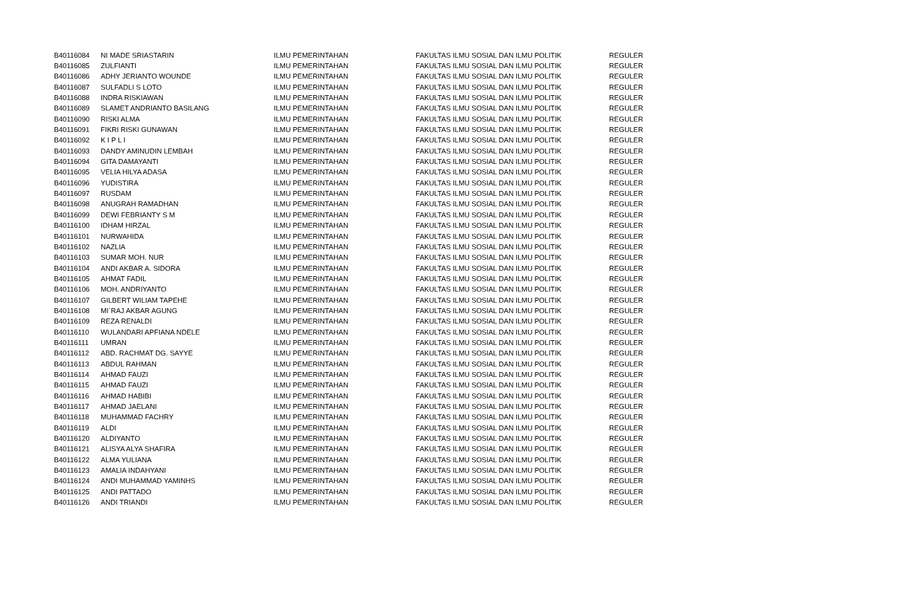| B40116084 | NI MADE SRIASTARIN | ILMU PEMERINTAHAN | FAKULTAS ILMU SOSIAL DAN ILMU POLITIK | REGULER |
| B40116085 | ZULFIANTI | ILMU PEMERINTAHAN | FAKULTAS ILMU SOSIAL DAN ILMU POLITIK | REGULER |
| B40116086 | ADHY JERIANTO WOUNDE | ILMU PEMERINTAHAN | FAKULTAS ILMU SOSIAL DAN ILMU POLITIK | REGULER |
| B40116087 | SULFADLI S LOTO | ILMU PEMERINTAHAN | FAKULTAS ILMU SOSIAL DAN ILMU POLITIK | REGULER |
| B40116088 | INDRA RISKIAWAN | ILMU PEMERINTAHAN | FAKULTAS ILMU SOSIAL DAN ILMU POLITIK | REGULER |
| B40116089 | SLAMET ANDRIANTO BASILANG | ILMU PEMERINTAHAN | FAKULTAS ILMU SOSIAL DAN ILMU POLITIK | REGULER |
| B40116090 | RISKI ALMA | ILMU PEMERINTAHAN | FAKULTAS ILMU SOSIAL DAN ILMU POLITIK | REGULER |
| B40116091 | FIKRI RISKI GUNAWAN | ILMU PEMERINTAHAN | FAKULTAS ILMU SOSIAL DAN ILMU POLITIK | REGULER |
| B40116092 | K I P L I | ILMU PEMERINTAHAN | FAKULTAS ILMU SOSIAL DAN ILMU POLITIK | REGULER |
| B40116093 | DANDY AMINUDIN LEMBAH | ILMU PEMERINTAHAN | FAKULTAS ILMU SOSIAL DAN ILMU POLITIK | REGULER |
| B40116094 | GITA DAMAYANTI | ILMU PEMERINTAHAN | FAKULTAS ILMU SOSIAL DAN ILMU POLITIK | REGULER |
| B40116095 | VELIA HILYA ADASA | ILMU PEMERINTAHAN | FAKULTAS ILMU SOSIAL DAN ILMU POLITIK | REGULER |
| B40116096 | YUDISTIRA | ILMU PEMERINTAHAN | FAKULTAS ILMU SOSIAL DAN ILMU POLITIK | REGULER |
| B40116097 | RUSDAM | ILMU PEMERINTAHAN | FAKULTAS ILMU SOSIAL DAN ILMU POLITIK | REGULER |
| B40116098 | ANUGRAH RAMADHAN | ILMU PEMERINTAHAN | FAKULTAS ILMU SOSIAL DAN ILMU POLITIK | REGULER |
| B40116099 | DEWI FEBRIANTY S M | ILMU PEMERINTAHAN | FAKULTAS ILMU SOSIAL DAN ILMU POLITIK | REGULER |
| B40116100 | IDHAM HIRZAL | ILMU PEMERINTAHAN | FAKULTAS ILMU SOSIAL DAN ILMU POLITIK | REGULER |
| B40116101 | NURWAHIDA | ILMU PEMERINTAHAN | FAKULTAS ILMU SOSIAL DAN ILMU POLITIK | REGULER |
| B40116102 | NAZLIA | ILMU PEMERINTAHAN | FAKULTAS ILMU SOSIAL DAN ILMU POLITIK | REGULER |
| B40116103 | SUMAR MOH. NUR | ILMU PEMERINTAHAN | FAKULTAS ILMU SOSIAL DAN ILMU POLITIK | REGULER |
| B40116104 | ANDI AKBAR A. SIDORA | ILMU PEMERINTAHAN | FAKULTAS ILMU SOSIAL DAN ILMU POLITIK | REGULER |
| B40116105 | AHMAT FADIL | ILMU PEMERINTAHAN | FAKULTAS ILMU SOSIAL DAN ILMU POLITIK | REGULER |
| B40116106 | MOH. ANDRIYANTO | ILMU PEMERINTAHAN | FAKULTAS ILMU SOSIAL DAN ILMU POLITIK | REGULER |
| B40116107 | GILBERT WILIAM TAPEHE | ILMU PEMERINTAHAN | FAKULTAS ILMU SOSIAL DAN ILMU POLITIK | REGULER |
| B40116108 | MI`RAJ AKBAR AGUNG | ILMU PEMERINTAHAN | FAKULTAS ILMU SOSIAL DAN ILMU POLITIK | REGULER |
| B40116109 | REZA RENALDI | ILMU PEMERINTAHAN | FAKULTAS ILMU SOSIAL DAN ILMU POLITIK | REGULER |
| B40116110 | WULANDARI APFIANA NDELE | ILMU PEMERINTAHAN | FAKULTAS ILMU SOSIAL DAN ILMU POLITIK | REGULER |
| B40116111 | UMRAN | ILMU PEMERINTAHAN | FAKULTAS ILMU SOSIAL DAN ILMU POLITIK | REGULER |
| B40116112 | ABD. RACHMAT DG. SAYYE | ILMU PEMERINTAHAN | FAKULTAS ILMU SOSIAL DAN ILMU POLITIK | REGULER |
| B40116113 | ABDUL RAHMAN | ILMU PEMERINTAHAN | FAKULTAS ILMU SOSIAL DAN ILMU POLITIK | REGULER |
| B40116114 | AHMAD FAUZI | ILMU PEMERINTAHAN | FAKULTAS ILMU SOSIAL DAN ILMU POLITIK | REGULER |
| B40116115 | AHMAD FAUZI | ILMU PEMERINTAHAN | FAKULTAS ILMU SOSIAL DAN ILMU POLITIK | REGULER |
| B40116116 | AHMAD HABIBI | ILMU PEMERINTAHAN | FAKULTAS ILMU SOSIAL DAN ILMU POLITIK | REGULER |
| B40116117 | AHMAD JAELANI | ILMU PEMERINTAHAN | FAKULTAS ILMU SOSIAL DAN ILMU POLITIK | REGULER |
| B40116118 | MUHAMMAD FACHRY | ILMU PEMERINTAHAN | FAKULTAS ILMU SOSIAL DAN ILMU POLITIK | REGULER |
| B40116119 | ALDI | ILMU PEMERINTAHAN | FAKULTAS ILMU SOSIAL DAN ILMU POLITIK | REGULER |
| B40116120 | ALDIYANTO | ILMU PEMERINTAHAN | FAKULTAS ILMU SOSIAL DAN ILMU POLITIK | REGULER |
| B40116121 | ALISYA ALYA SHAFIRA | ILMU PEMERINTAHAN | FAKULTAS ILMU SOSIAL DAN ILMU POLITIK | REGULER |
| B40116122 | ALMA YULIANA | ILMU PEMERINTAHAN | FAKULTAS ILMU SOSIAL DAN ILMU POLITIK | REGULER |
| B40116123 | AMALIA INDAHYANI | ILMU PEMERINTAHAN | FAKULTAS ILMU SOSIAL DAN ILMU POLITIK | REGULER |
| B40116124 | ANDI MUHAMMAD YAMINHS | ILMU PEMERINTAHAN | FAKULTAS ILMU SOSIAL DAN ILMU POLITIK | REGULER |
| B40116125 | ANDI PATTADO | ILMU PEMERINTAHAN | FAKULTAS ILMU SOSIAL DAN ILMU POLITIK | REGULER |
| B40116126 | ANDI TRIANDI | ILMU PEMERINTAHAN | FAKULTAS ILMU SOSIAL DAN ILMU POLITIK | REGULER |